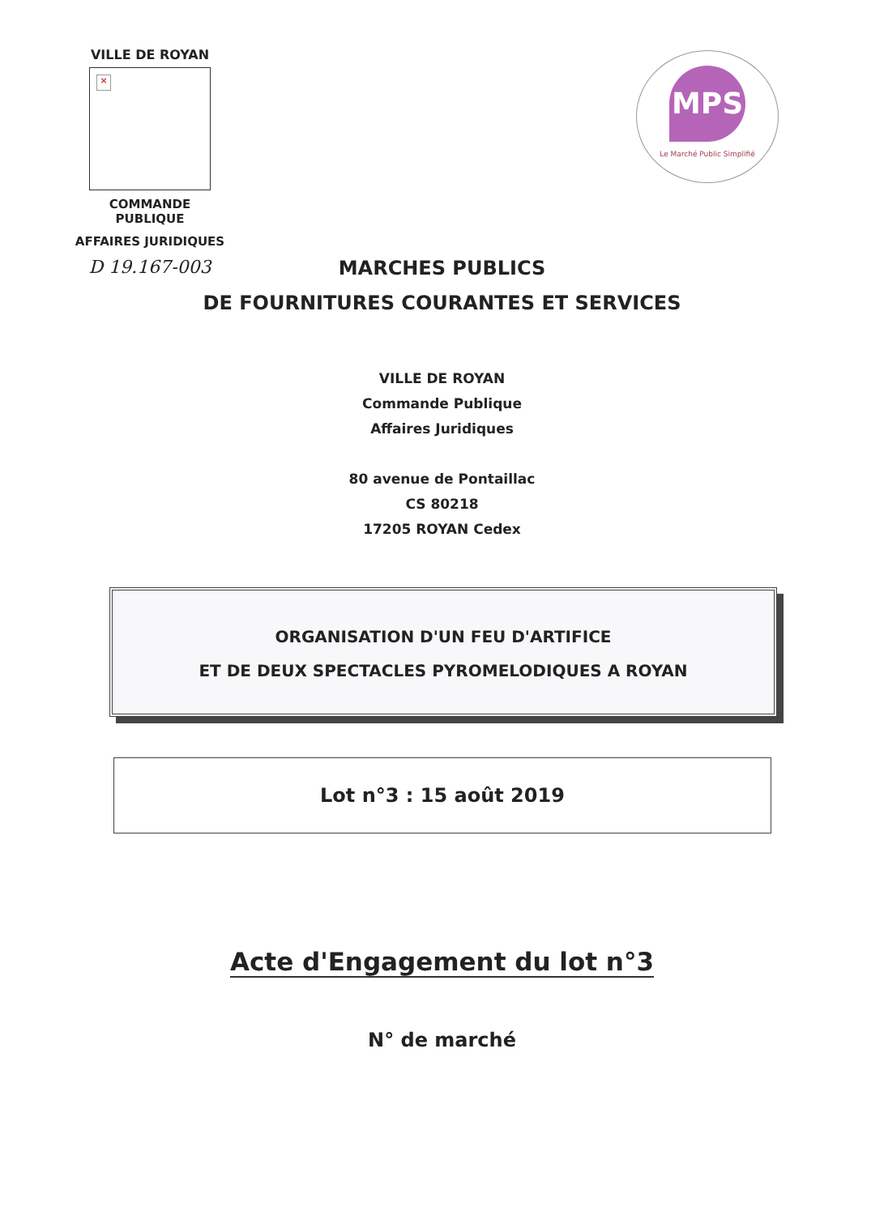VILLE DE ROYAN
×
COMMANDE PUBLIQUE
AFFAIRES JURIDIQUES
D 19.167-003
MPS
Le Marché Public Simplifié
MARCHES PUBLICS
DE FOURNITURES COURANTES ET SERVICES
VILLE DE ROYAN
Commande Publique
Affaires Juridiques
80 avenue de Pontaillac
CS 80218
17205 ROYAN Cedex
ORGANISATION D'UN FEU D'ARTIFICE
ET DE DEUX SPECTACLES PYROMELODIQUES A ROYAN
Lot n°3 : 15 août 2019
Acte d'Engagement du lot n°3
N° de marché